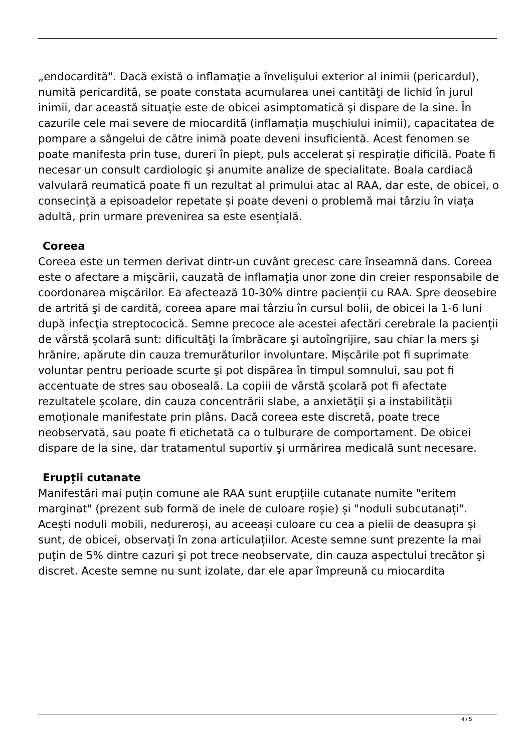„endocardită". Dacă există o inflamaţie a învelişului exterior al inimii (pericardul), numită pericardită, se poate constata acumularea unei cantităţi de lichid în jurul inimii, dar această situaţie este de obicei asimptomatică şi dispare de la sine. În cazurile cele mai severe de miocardită (inflamația mușchiului inimii), capacitatea de pompare a sângelui de către inimă poate deveni insuficientă. Acest fenomen se poate manifesta prin tuse, dureri în piept, puls accelerat și respirație dificilă. Poate fi necesar un consult cardiologic şi anumite analize de specialitate. Boala cardiacă valvulară reumatică poate fi un rezultat al primului atac al RAA, dar este, de obicei, o consecință a episoadelor repetate și poate deveni o problemă mai târziu în viața adultă, prin urmare prevenirea sa este esențială.
Coreea
Coreea este un termen derivat dintr-un cuvânt grecesc care înseamnă dans. Coreea este o afectare a mişcării, cauzată de inflamaţia unor zone din creier responsabile de coordonarea mişcărilor. Ea afectează 10-30% dintre pacienții cu RAA. Spre deosebire de artrită şi de cardită, coreea apare mai târziu în cursul bolii, de obicei la 1-6 luni după infecţia streptococică. Semne precoce ale acestei afectări cerebrale la pacienții de vârstă școlară sunt: dificultăţi la îmbrăcare şi autoîngrijire, sau chiar la mers şi hrănire, apărute din cauza tremurăturilor involuntare. Mișcările pot fi suprimate voluntar pentru perioade scurte şi pot dispărea în timpul somnului, sau pot fi accentuate de stres sau oboseală. La copiii de vârstă şcolară pot fi afectate rezultatele școlare, din cauza concentrării slabe, a anxietăţii și a instabilității emoționale manifestate prin plâns. Dacă coreea este discretă, poate trece neobservată, sau poate fi etichetată ca o tulburare de comportament. De obicei dispare de la sine, dar tratamentul suportiv şi urmărirea medicală sunt necesare.
Erupții cutanate
Manifestări mai puțin comune ale RAA sunt erupțiile cutanate numite "eritem marginat" (prezent sub formă de inele de culoare roșie) și "noduli subcutanați". Acești noduli mobili, nedureroși, au aceeași culoare cu cea a pielii de deasupra și sunt, de obicei, observați în zona articulațiilor. Aceste semne sunt prezente la mai puţin de 5% dintre cazuri şi pot trece neobservate, din cauza aspectului trecător şi discret. Aceste semne nu sunt izolate, dar ele apar împreună cu miocardita
4 / 5